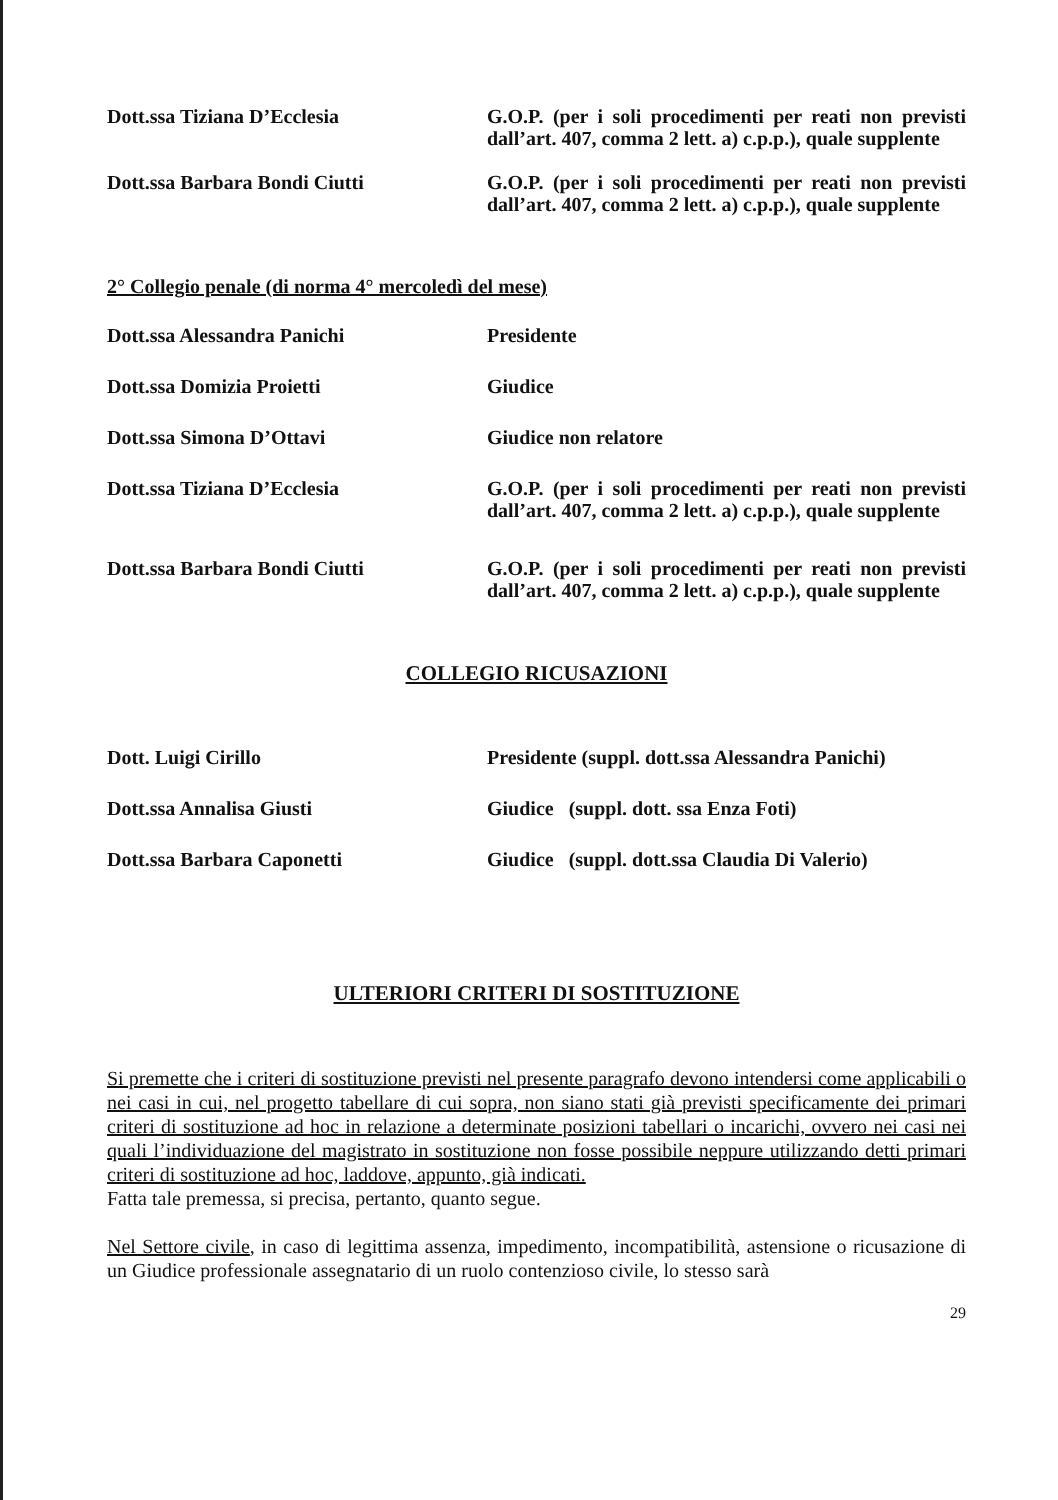Dott.ssa Tiziana D’Ecclesia
G.O.P. (per i soli procedimenti per reati non previsti dall’art. 407, comma 2 lett. a) c.p.p.), quale supplente
Dott.ssa Barbara Bondi Ciutti
G.O.P. (per i soli procedimenti per reati non previsti dall’art. 407, comma 2 lett. a) c.p.p.), quale supplente
2° Collegio penale (di norma 4° mercoledì del mese)
Dott.ssa Alessandra Panichi
Presidente
Dott.ssa Domizia Proietti
Giudice
Dott.ssa Simona D’Ottavi
Giudice non relatore
Dott.ssa Tiziana D’Ecclesia
G.O.P. (per i soli procedimenti per reati non previsti dall’art. 407, comma 2 lett. a) c.p.p.), quale supplente
Dott.ssa Barbara Bondi Ciutti
G.O.P. (per i soli procedimenti per reati non previsti dall’art. 407, comma 2 lett. a) c.p.p.), quale supplente
COLLEGIO RICUSAZIONI
Dott. Luigi Cirillo
Presidente (suppl. dott.ssa Alessandra Panichi)
Dott.ssa Annalisa Giusti
Giudice (suppl. dott. ssa Enza Foti)
Dott.ssa Barbara Caponetti
Giudice (suppl. dott.ssa Claudia Di Valerio)
ULTERIORI CRITERI DI SOSTITUZIONE
Si premette che i criteri di sostituzione previsti nel presente paragrafo devono intendersi come applicabili o nei casi in cui, nel progetto tabellare di cui sopra, non siano stati già previsti specificamente dei primari criteri di sostituzione ad hoc in relazione a determinate posizioni tabellari o incarichi, ovvero nei casi nei quali l’individuazione del magistrato in sostituzione non fosse possibile neppure utilizzando detti primari criteri di sostituzione ad hoc, laddove, appunto, già indicati.
Fatta tale premessa, si precisa, pertanto, quanto segue.
Nel Settore civile, in caso di legittima assenza, impedimento, incompatibilità, astensione o ricusazione di un Giudice professionale assegnatario di un ruolo contenzioso civile, lo stesso sarà
29